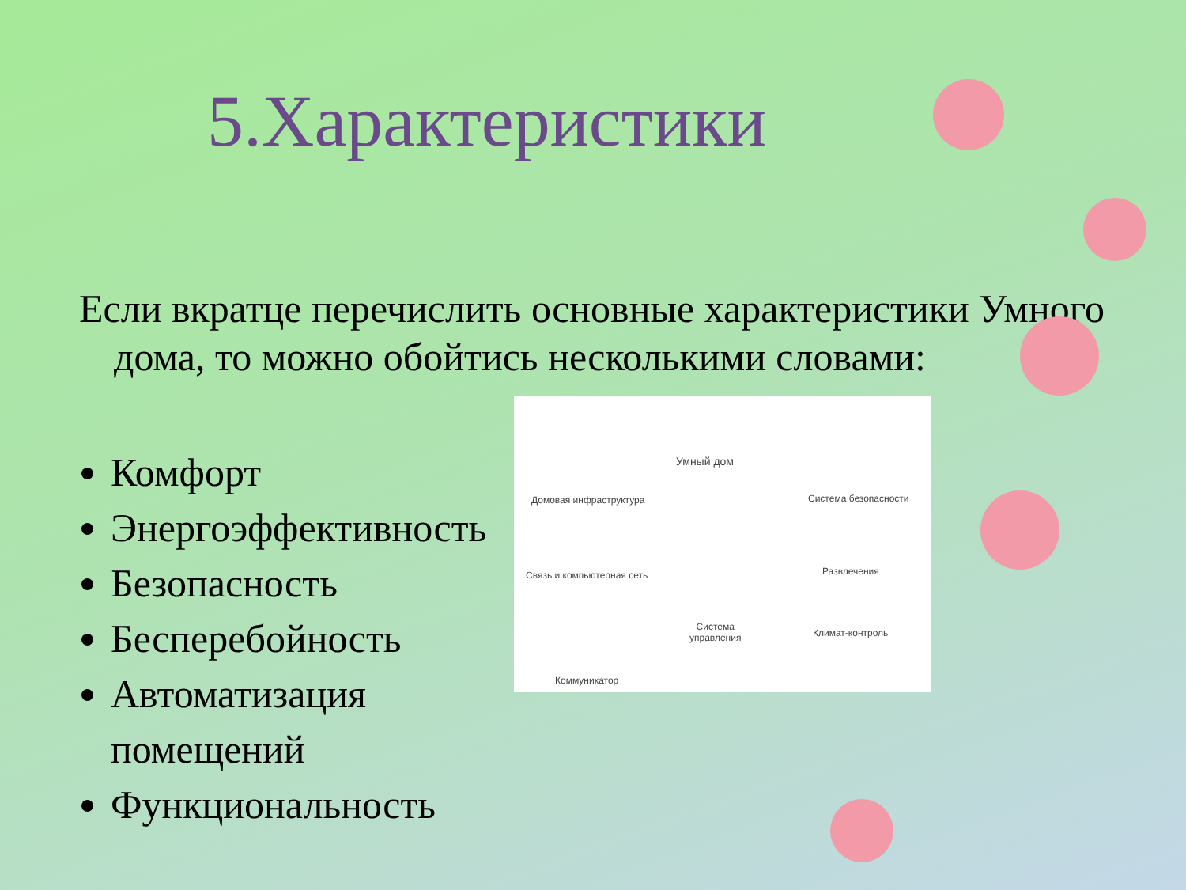5.Характеристики
Если вкратце перечислить основные характеристики Умного дома, то можно обойтись несколькими словами:
Комфорт
Энергоэффективность
Безопасность
Бесперебойность
Автоматизация помещений
Функциональность
Умный дом
Домовая инфраструктура Система безопасности
Связь и компьютерная сеть Развлечения
Система
управления
Климат-контроль
Коммуникатор